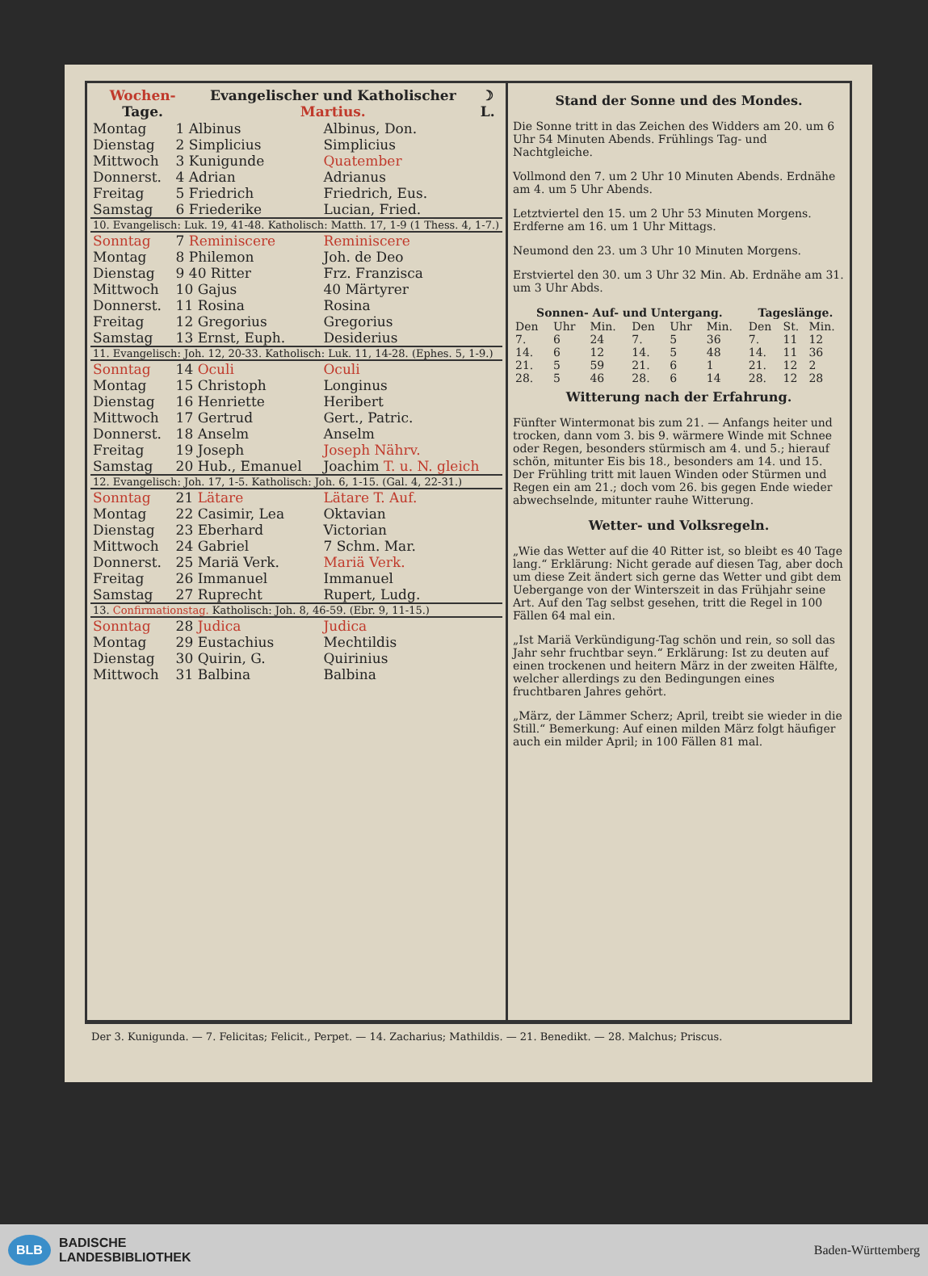| Wochen- Tage. | Evangelischer und Katholischer Martius. | | ☽ L. |
| --- | --- | --- | --- |
| Montag | 1 Albinus | Albinus, Don. |
| Dienstag | 2 Simplicius | Simplicius |
| Mittwoch | 3 Kunigunde | Quatember |
| Donnerst. | 4 Adrian | Adrianus |
| Freitag | 5 Friedrich | Friedrich, Eus. |
| Samstag | 6 Friederike | Lucian, Fried. |
| 10. Evangelisch: Luk. 19, 41-48. Katholisch: Matth. 17, 1-9 (1 Thess. 4, 1-7.) | | |
| Sonntag | 7 Reminiscere | Reminiscere |
| Montag | 8 Philemon | Joh. de Deo |
| Dienstag | 9 40 Ritter | Frz. Franzisca |
| Mittwoch | 10 Gajus | 40 Märtyrer |
| Donnerst. | 11 Rosina | Rosina |
| Freitag | 12 Gregorius | Gregorius |
| Samstag | 13 Ernst, Euph. | Desiderius |
| 11. Evangelisch: Joh. 12, 20-33. Katholisch: Luk. 11, 14-28. (Ephes. 5, 1-9.) | | |
| Sonntag | 14 Oculi | Oculi |
| Montag | 15 Christoph | Longinus |
| Dienstag | 16 Henriette | Heribert |
| Mittwoch | 17 Gertrud | Gert., Patric. |
| Donnerst. | 18 Anselm | Anselm |
| Freitag | 19 Joseph | Joseph Nährv. |
| Samstag | 20 Hub., Emanuel | Joachim T. u. N. gleich |
| 12. Evangelisch: Joh. 17, 1-5. Katholisch: Joh. 6, 1-15. (Gal. 4, 22-31.) | | |
| Sonntag | 21 Lätare | Lätare T. Auf. |
| Montag | 22 Casimir, Lea | Oktavian |
| Dienstag | 23 Eberhard | Victorian |
| Mittwoch | 24 Gabriel | 7 Schm. Mar. |
| Donnerst. | 25 Mariä Verk. | Mariä Verk. |
| Freitag | 26 Immanuel | Immanuel |
| Samstag | 27 Ruprecht | Rupert, Ludg. |
| 13. Confirmationstag. Katholisch: Joh. 8, 46-59. (Ebr. 9, 11-15.) | | |
| Sonntag | 28 Judica | Judica |
| Montag | 29 Eustachius | Mechtildis |
| Dienstag | 30 Quirin, G. | Quirinius |
| Mittwoch | 31 Balbina | Balbina |
Stand der Sonne und des Mondes.
Die Sonne tritt in das Zeichen des Widders am 20. um 6 Uhr 54 Minuten Abends. Frühlings Tag- und Nachtgleiche.
Vollmond den 7. um 2 Uhr 10 Minuten Abends. Erdnähe am 4. um 5 Uhr Abends.
Letztviertel den 15. um 2 Uhr 53 Minuten Morgens. Erdferne am 16. um 1 Uhr Mittags.
Neumond den 23. um 3 Uhr 10 Minuten Morgens.
Erstviertel den 30. um 3 Uhr 32 Min. Ab. Erdnähe am 31. um 3 Uhr Abds.
| Sonnen- Auf- und Untergang. | | | | | | Tageslänge. | | |
| --- | --- | --- | --- | --- | --- | --- | --- | --- |
| Den | Uhr | Min. | Den | Uhr | Min. | Den | St. | Min. |
| 7. | 6 | 24 | 7. | 5 | 36 | 7. | 11 | 12 |
| 14. | 6 | 12 | 14. | 5 | 48 | 14. | 11 | 36 |
| 21. | 5 | 59 | 21. | 6 | 1 | 21. | 12 | 2 |
| 28. | 5 | 46 | 28. | 6 | 14 | 28. | 12 | 28 |
Witterung nach der Erfahrung.
Fünfter Wintermonat bis zum 21. — Anfangs heiter und trocken, dann vom 3. bis 9. wärmere Winde mit Schnee oder Regen, besonders stürmisch am 4. und 5.; hierauf schön, mitunter Eis bis 18., besonders am 14. und 15. Der Frühling tritt mit lauen Winden oder Stürmen und Regen ein am 21.; doch vom 26. bis gegen Ende wieder abwechselnde, mitunter rauhe Witterung.
Wetter- und Volksregeln.
„Wie das Wetter auf die 40 Ritter ist, so bleibt es 40 Tage lang.“ Erklärung: Nicht gerade auf diesen Tag, aber doch um diese Zeit ändert sich gerne das Wetter und gibt dem Uebergange von der Winterszeit in das Frühjahr seine Art. Auf den Tag selbst gesehen, tritt die Regel in 100 Fällen 64 mal ein.
„Ist Mariä Verkündigung-Tag schön und rein, so soll das Jahr sehr fruchtbar seyn.“ Erklärung: Ist zu deuten auf einen trockenen und heitern März in der zweiten Hälfte, welcher allerdings zu den Bedingungen eines fruchtbaren Jahres gehört.
„März, der Lämmer Scherz; April, treibt sie wieder in die Still.“ Bemerkung: Auf einen milden März folgt häufiger auch ein milder April; in 100 Fällen 81 mal.
Der 3. Kunigunda. — 7. Felicitas; Felicit., Perpet. — 14. Zacharius; Mathildis. — 21. Benedikt. — 28. Malchus; Priscus.
BLB BADISCHE
LANDESBIBLIOTHEK
Baden-Württemberg